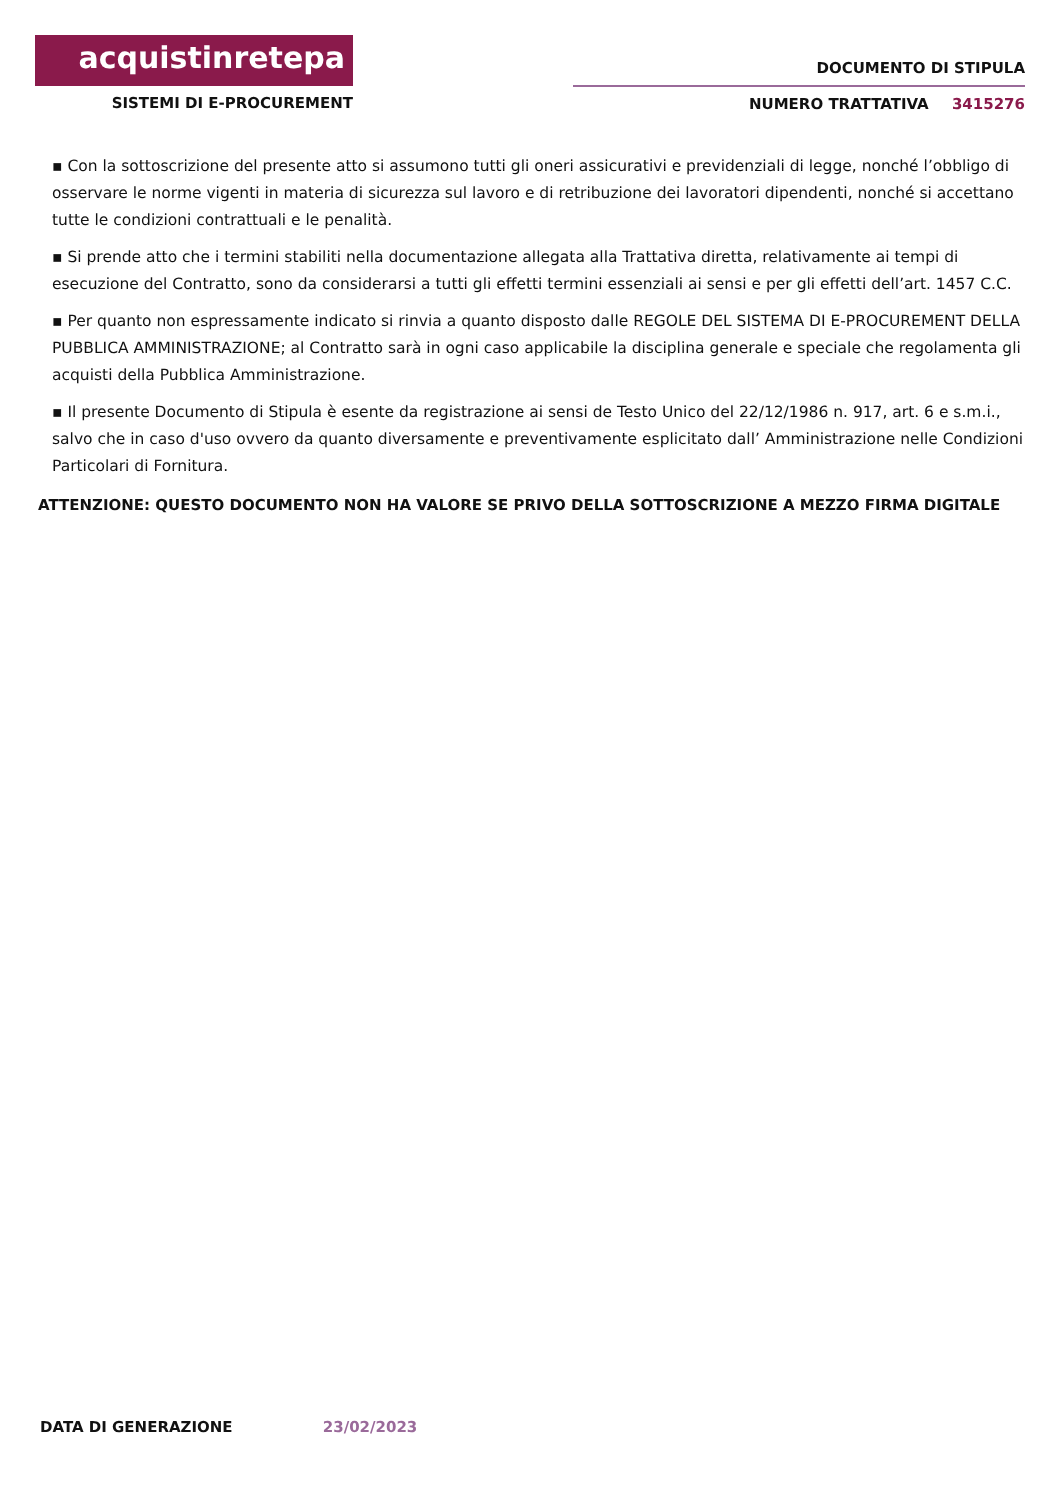acquistinretepa
SISTEMI DI E-PROCUREMENT
DOCUMENTO DI STIPULA
NUMERO TRATTATIVA 3415276
▪ Con la sottoscrizione del presente atto si assumono tutti gli oneri assicurativi e previdenziali di legge, nonché l’obbligo di osservare le norme vigenti in materia di sicurezza sul lavoro e di retribuzione dei lavoratori dipendenti, nonché si accettano tutte le condizioni contrattuali e le penalità.
▪ Si prende atto che i termini stabiliti nella documentazione allegata alla Trattativa diretta, relativamente ai tempi di esecuzione del Contratto, sono da considerarsi a tutti gli effetti termini essenziali ai sensi e per gli effetti dell’art. 1457 C.C.
▪ Per quanto non espressamente indicato si rinvia a quanto disposto dalle REGOLE DEL SISTEMA DI E-PROCUREMENT DELLA PUBBLICA AMMINISTRAZIONE; al Contratto sarà in ogni caso applicabile la disciplina generale e speciale che regolamenta gli acquisti della Pubblica Amministrazione.
▪ Il presente Documento di Stipula è esente da registrazione ai sensi de Testo Unico del 22/12/1986 n. 917, art. 6 e s.m.i., salvo che in caso d'uso ovvero da quanto diversamente e preventivamente esplicitato dall’ Amministrazione nelle Condizioni Particolari di Fornitura.
ATTENZIONE: QUESTO DOCUMENTO NON HA VALORE SE PRIVO DELLA SOTTOSCRIZIONE A MEZZO FIRMA DIGITALE
DATA DI GENERAZIONE 23/02/2023